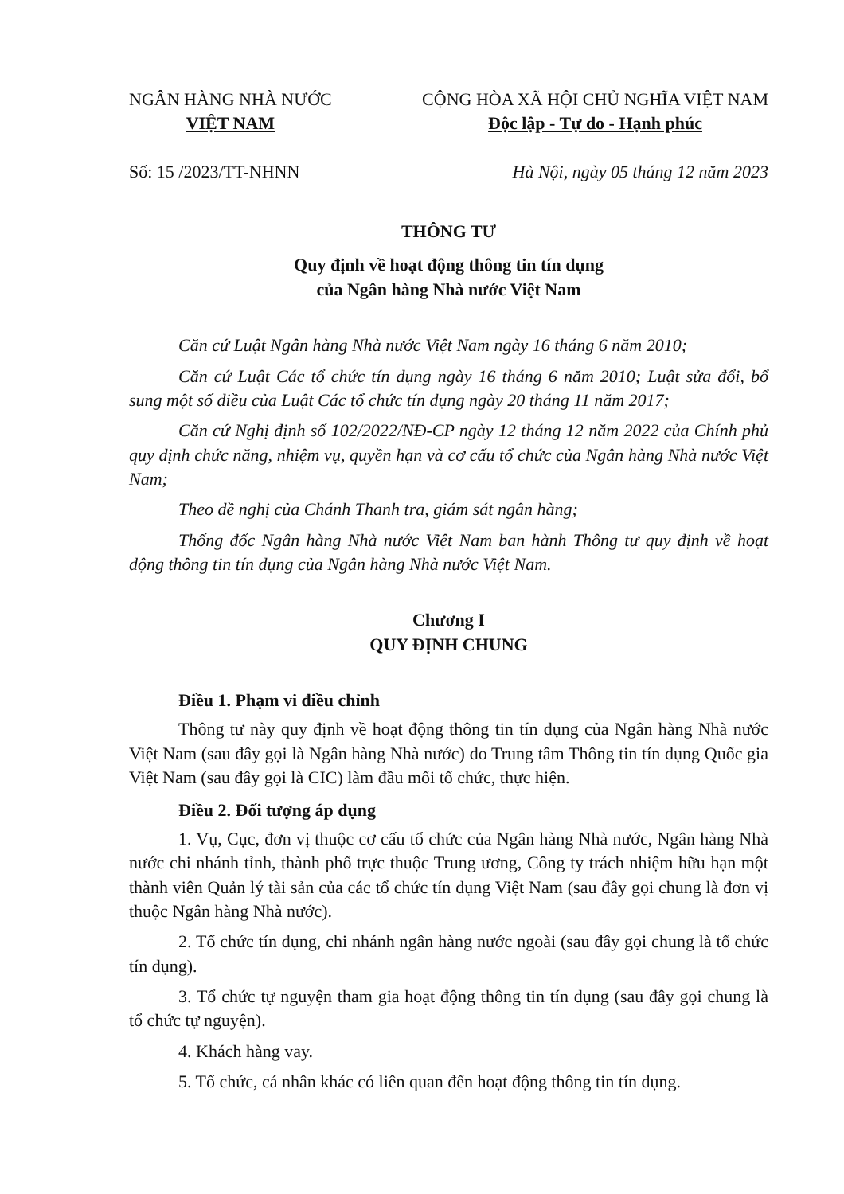NGÂN HÀNG NHÀ NƯỚC
VIỆT NAM
CỘNG HÒA XÃ HỘI CHỦ NGHĨA VIỆT NAM
Độc lập - Tự do - Hạnh phúc
Số: 15 /2023/TT-NHNN Hà Nội, ngày 05 tháng 12 năm 2023
THÔNG TƯ
Quy định về hoạt động thông tin tín dụng
của Ngân hàng Nhà nước Việt Nam
Căn cứ Luật Ngân hàng Nhà nước Việt Nam ngày 16 tháng 6 năm 2010;
Căn cứ Luật Các tổ chức tín dụng ngày 16 tháng 6 năm 2010; Luật sửa đổi, bổ sung một số điều của Luật Các tổ chức tín dụng ngày 20 tháng 11 năm 2017;
Căn cứ Nghị định số 102/2022/NĐ-CP ngày 12 tháng 12 năm 2022 của Chính phủ quy định chức năng, nhiệm vụ, quyền hạn và cơ cấu tổ chức của Ngân hàng Nhà nước Việt Nam;
Theo đề nghị của Chánh Thanh tra, giám sát ngân hàng;
Thống đốc Ngân hàng Nhà nước Việt Nam ban hành Thông tư quy định về hoạt động thông tin tín dụng của Ngân hàng Nhà nước Việt Nam.
Chương I
QUY ĐỊNH CHUNG
Điều 1. Phạm vi điều chỉnh
Thông tư này quy định về hoạt động thông tin tín dụng của Ngân hàng Nhà nước Việt Nam (sau đây gọi là Ngân hàng Nhà nước) do Trung tâm Thông tin tín dụng Quốc gia Việt Nam (sau đây gọi là CIC) làm đầu mối tổ chức, thực hiện.
Điều 2. Đối tượng áp dụng
1. Vụ, Cục, đơn vị thuộc cơ cấu tổ chức của Ngân hàng Nhà nước, Ngân hàng Nhà nước chi nhánh tỉnh, thành phố trực thuộc Trung ương, Công ty trách nhiệm hữu hạn một thành viên Quản lý tài sản của các tổ chức tín dụng Việt Nam (sau đây gọi chung là đơn vị thuộc Ngân hàng Nhà nước).
2. Tổ chức tín dụng, chi nhánh ngân hàng nước ngoài (sau đây gọi chung là tổ chức tín dụng).
3. Tổ chức tự nguyện tham gia hoạt động thông tin tín dụng (sau đây gọi chung là tổ chức tự nguyện).
4. Khách hàng vay.
5. Tổ chức, cá nhân khác có liên quan đến hoạt động thông tin tín dụng.